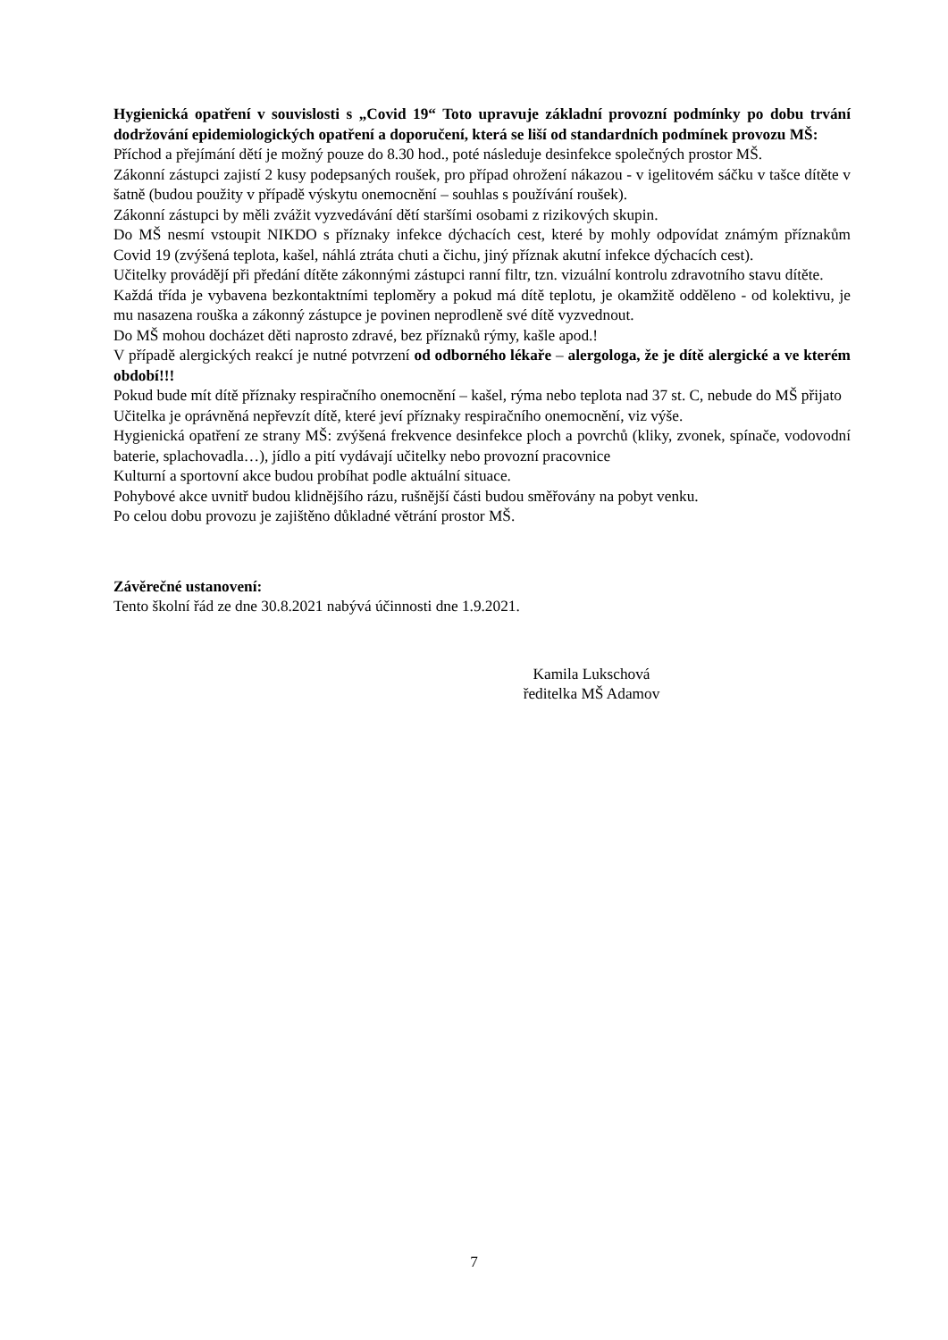Hygienická opatření v souvislosti s „Covid 19“ Toto upravuje základní provozní podmínky po dobu trvání dodržování epidemiologických opatření a doporučení, která se liší od standardních podmínek provozu MŠ:
Příchod a přejímání dětí je možný pouze do 8.30 hod., poté následuje desinfekce společných prostor MŠ.
Zákonní zástupci zajistí 2 kusy podepsaných roušek, pro případ ohrožení nákazou - v igelitovém sáčku v tašce dítěte v šatně (budou použity v případě výskytu onemocnění – souhlas s používání roušek).
Zákonní zástupci by měli zvážit vyzvedávání dětí staršími osobami z rizikových skupin.
Do MŠ nesmí vstoupit NIKDO s příznaky infekce dýchacích cest, které by mohly odpovídat známým příznakům Covid 19 (zvýšená teplota, kašel, náhlá ztráta chuti a čichu, jiný příznak akutní infekce dýchacích cest).
Učitelky provádějí při předání dítěte zákonnými zástupci ranní filtr, tzn. vizuální kontrolu zdravotního stavu dítěte.
Každá třída je vybavena bezkontaktními teploměry a pokud má dítě teplotu, je okamžitě odděleno - od kolektivu, je mu nasazena rouška a zákonný zástupce je povinen neprodleně své dítě vyzvednout.
Do MŠ mohou docházet děti naprosto zdravé, bez příznaků rýmy, kašle apod.!
V případě alergických reakcí je nutné potvrzení od odborného lékaře – alergologa, že je dítě alergické a ve kterém období!!!
Pokud bude mít dítě příznaky respiračního onemocnění – kašel, rýma nebo teplota nad 37 st. C, nebude do MŠ přijato
Učitelka je oprávněná nepřevzít dítě, které jeví příznaky respiračního onemocnění, viz výše.
Hygienická opatření ze strany MŠ: zvýšená frekvence desinfekce ploch a povrchů (kliky, zvonek, spínače, vodovodní baterie, splachovadla…), jídlo a pití vydávají učitelky nebo provozní pracovnice
Kulturní a sportovní akce budou probíhat podle aktuální situace.
Pohybové akce uvnitř budou klidnějšího rázu, rušnější části budou směřovány na pobyt venku.
Po celou dobu provozu je zajištěno důkladné větrání prostor MŠ.
Závěrečné ustanovení:
Tento školní řád ze dne 30.8.2021 nabývá účinnosti dne 1.9.2021.
Kamila Lukschová
ředitelka MŠ Adamov
7